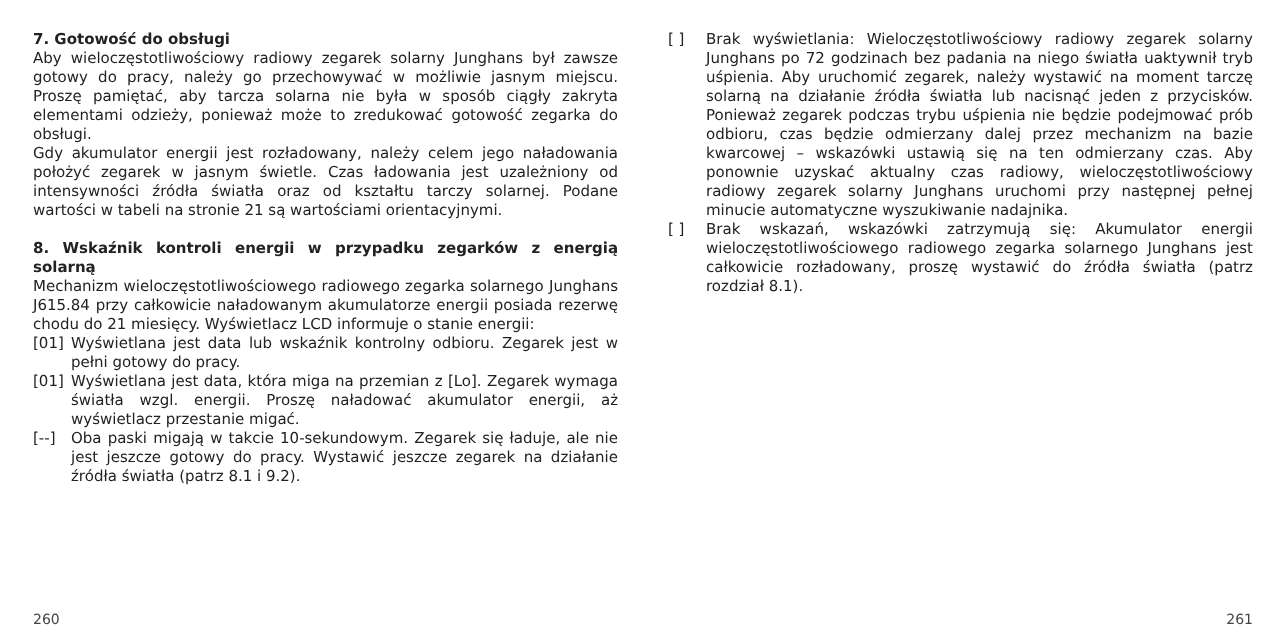7. Gotowość do obsługi
Aby wieloczęstotliwościowy radiowy zegarek solarny Junghans był zawsze gotowy do pracy, należy go przechowywać w możliwie jasnym miejscu. Proszę pamiętać, aby tarcza solarna nie była w sposób ciągły zakryta elementami odzieży, ponieważ może to zredukować gotowość zegarka do obsługi.
Gdy akumulator energii jest rozładowany, należy celem jego naładowania położyć zegarek w jasnym świetle. Czas ładowania jest uzależniony od intensywności źródła światła oraz od kształtu tarczy solarnej. Podane wartości w tabeli na stronie 21 są wartościami orientacyjnymi.
8. Wskaźnik kontroli energii w przypadku zegarków z energią solarną
Mechanizm wieloczęstotliwościowego radiowego zegarka solarnego Junghans J615.84 przy całkowicie naładowanym akumulatorze energii posiada rezerwę chodu do 21 miesięcy. Wyświetlacz LCD informuje o stanie energii:
[01] Wyświetlana jest data lub wskaźnik kontrolny odbioru. Zegarek jest w pełni gotowy do pracy.
[01] Wyświetlana jest data, która miga na przemian z [Lo]. Zegarek wymaga światła wzgl. energii. Proszę naładować akumulator energii, aż wyświetlacz przestanie migać.
[--] Oba paski migają w takcie 10-sekundowym. Zegarek się ładuje, ale nie jest jeszcze gotowy do pracy. Wystawić jeszcze zegarek na działanie źródła światła (patrz 8.1 i 9.2).
[ ] Brak wyświetlania: Wieloczęstotliwościowy radiowy zegarek solarny Junghans po 72 godzinach bez padania na niego światła uaktywnił tryb uśpienia. Aby uruchomić zegarek, należy wystawić na moment tarczę solarną na działanie źródła światła lub nacisnąć jeden z przycisków. Ponieważ zegarek podczas trybu uśpienia nie będzie podejmować prób odbioru, czas będzie odmierzany dalej przez mechanizm na bazie kwarcowej – wskazówki ustawią się na ten odmierzany czas. Aby ponownie uzyskać aktualny czas radiowy, wieloczęstotliwościowy radiowy zegarek solarny Junghans uruchomi przy następnej pełnej minucie automatyczne wyszukiwanie nadajnika.
[ ] Brak wskazań, wskazówki zatrzymują się: Akumulator energii wieloczęstotliwościowego radiowego zegarka solarnego Junghans jest całkowicie rozładowany, proszę wystawić do źródła światła (patrz rozdział 8.1).
260 261